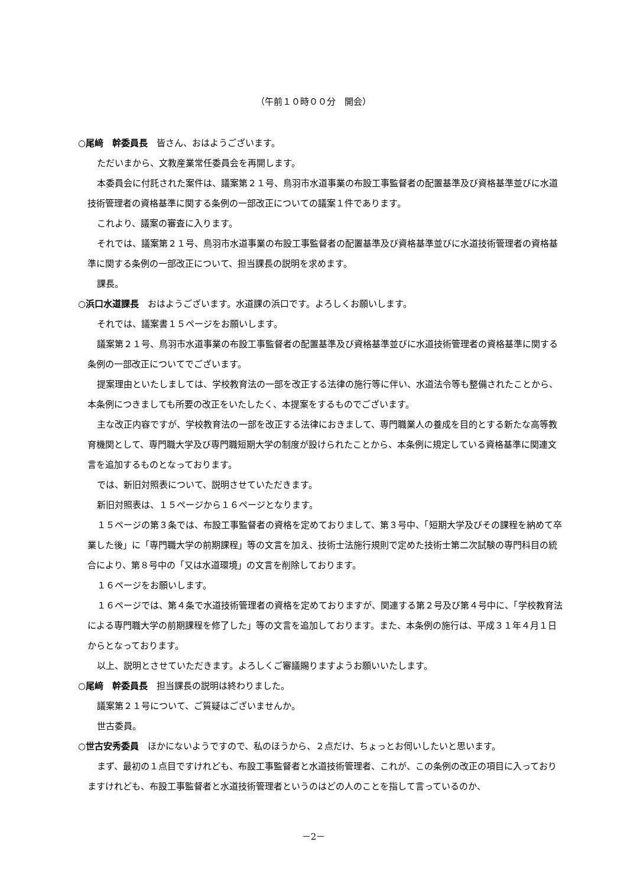（午前１０時００分　開会）
○尾﨑　幹委員長　皆さん、おはようございます。
ただいまから、文教産業常任委員会を再開します。
本委員会に付託された案件は、議案第２１号、鳥羽市水道事業の布設工事監督者の配置基準及び資格基準並びに水道技術管理者の資格基準に関する条例の一部改正についての議案１件であります。
これより、議案の審査に入ります。
それでは、議案第２１号、鳥羽市水道事業の布設工事監督者の配置基準及び資格基準並びに水道技術管理者の資格基準に関する条例の一部改正について、担当課長の説明を求めます。
課長。
○浜口水道課長　おはようございます。水道課の浜口です。よろしくお願いします。
それでは、議案書１５ページをお願いします。
議案第２１号、鳥羽市水道事業の布設工事監督者の配置基準及び資格基準並びに水道技術管理者の資格基準に関する条例の一部改正についてでございます。
提案理由といたしましては、学校教育法の一部を改正する法律の施行等に伴い、水道法令等も整備されたことから、本条例につきましても所要の改正をいたしたく、本提案をするものでございます。
主な改正内容ですが、学校教育法の一部を改正する法律におきまして、専門職業人の養成を目的とする新たな高等教育機関として、専門職大学及び専門職短期大学の制度が設けられたことから、本条例に規定している資格基準に関連文言を追加するものとなっております。
では、新旧対照表について、説明させていただきます。
新旧対照表は、１５ページから１６ページとなります。
１５ページの第３条では、布設工事監督者の資格を定めておりまして、第３号中、「短期大学及びその課程を納めて卒業した後」に「専門職大学の前期課程」等の文言を加え、技術士法施行規則で定めた技術士第二次試験の専門科目の統合により、第８号中の「又は水道環境」の文言を削除しております。
１６ページをお願いします。
１６ページでは、第４条で水道技術管理者の資格を定めておりますが、関連する第２号及び第４号中に、「学校教育法による専門職大学の前期課程を修了した」等の文言を追加しております。また、本条例の施行は、平成３１年４月１日からとなっております。
以上、説明とさせていただきます。よろしくご審議賜りますようお願いいたします。
○尾﨑　幹委員長　担当課長の説明は終わりました。
議案第２１号について、ご質疑はございませんか。
世古委員。
○世古安秀委員　ほかにないようですので、私のほうから、２点だけ、ちょっとお伺いしたいと思います。
まず、最初の１点目ですけれども、布設工事監督者と水道技術管理者、これが、この条例の改正の項目に入っておりますけれども、布設工事監督者と水道技術管理者というのはどの人のことを指して言っているのか、
－2－